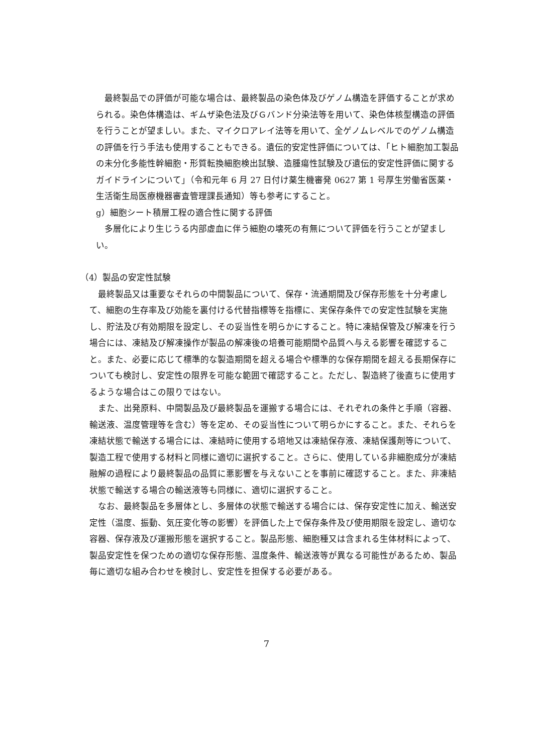最終製品での評価が可能な場合は、最終製品の染色体及びゲノム構造を評価することが求められる。染色体構造は、ギムザ染色法及びＧバンド分染法等を用いて、染色体核型構造の評価を行うことが望ましい。また、マイクロアレイ法等を用いて、全ゲノムレベルでのゲノム構造の評価を行う手法も使用することもできる。遺伝的安定性評価については、「ヒト細胞加工製品の未分化多能性幹細胞・形質転換細胞検出試験、造腫瘍性試験及び遺伝的安定性評価に関するガイドラインについて」（令和元年 6 月 27 日付け薬生機審発 0627 第 1 号厚生労働省医薬・生活衛生局医療機器審査管理課長通知）等も参考にすること。
g）細胞シート積層工程の適合性に関する評価
　多層化により生じうる内部虚血に伴う細胞の壊死の有無について評価を行うことが望ましい。
（4）製品の安定性試験
　最終製品又は重要なそれらの中間製品について、保存・流通期間及び保存形態を十分考慮して、細胞の生存率及び効能を裏付ける代替指標等を指標に、実保存条件での安定性試験を実施し、貯法及び有効期限を設定し、その妥当性を明らかにすること。特に凍結保管及び解凍を行う場合には、凍結及び解凍操作が製品の解凍後の培養可能期間や品質へ与える影響を確認すること。また、必要に応じて標準的な製造期間を超える場合や標準的な保存期間を超える長期保存についても検討し、安定性の限界を可能な範囲で確認すること。ただし、製造終了後直ちに使用するような場合はこの限りではない。
　また、出発原料、中間製品及び最終製品を運搬する場合には、それぞれの条件と手順（容器、輸送液、温度管理等を含む）等を定め、その妥当性について明らかにすること。また、それらを凍結状態で輸送する場合には、凍結時に使用する培地又は凍結保存液、凍結保護剤等について、製造工程で使用する材料と同様に適切に選択すること。さらに、使用している非細胞成分が凍結融解の過程により最終製品の品質に悪影響を与えないことを事前に確認すること。また、非凍結状態で輸送する場合の輸送液等も同様に、適切に選択すること。
　なお、最終製品を多層体とし、多層体の状態で輸送する場合には、保存安定性に加え、輸送安定性（温度、振動、気圧変化等の影響）を評価した上で保存条件及び使用期限を設定し、適切な容器、保存液及び運搬形態を選択すること。製品形態、細胞種又は含まれる生体材料によって、製品安定性を保つための適切な保存形態、温度条件、輸送液等が異なる可能性があるため、製品毎に適切な組み合わせを検討し、安定性を担保する必要がある。
7